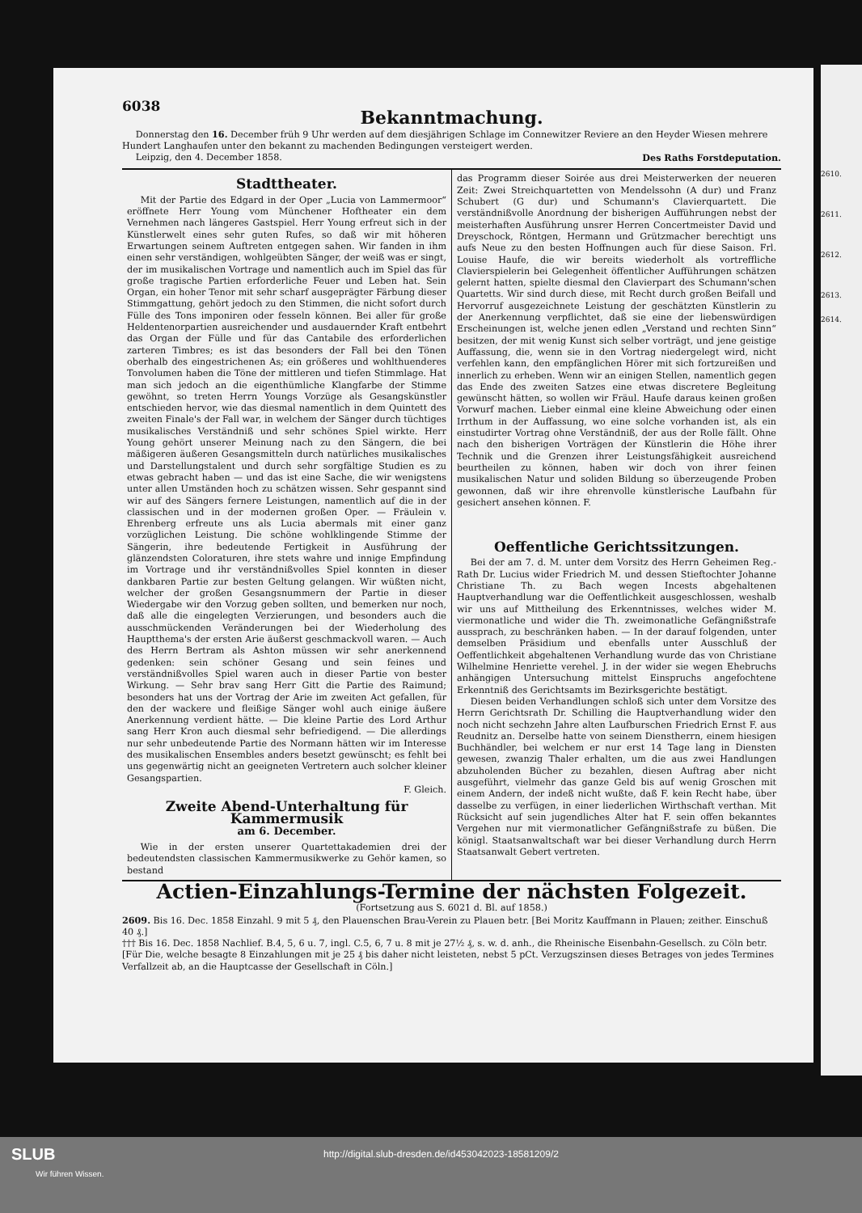6038
Bekanntmachung.
Donnerstag den 16. December früh 9 Uhr werden auf dem diesjährigen Schlage im Connewitzer Reviere an den Heyder Wiesen mehrere Hundert Langhaufen unter den bekannt zu machenden Bedingungen versteigert werden.
Leipzig, den 4. December 1858. Des Raths Forstdeputation.
Stadttheater.
Mit der Partie des Edgard in der Oper „Lucia von Lammermoor“ eröffnete Herr Young vom Münchener Hoftheater ein dem Vernehmen nach längeres Gastspiel. Herr Young erfreut sich in der Künstlerwelt eines sehr guten Rufes, so daß wir mit höheren Erwartungen seinem Auftreten entgegen sahen. Wir fanden in ihm einen sehr verständigen, wohlgeübten Sänger, der weiß was er singt, der im musikalischen Vortrage und namentlich auch im Spiel das für große tragische Partien erforderliche Feuer und Leben hat. Sein Organ, ein hoher Tenor mit sehr scharf ausgeprägter Färbung dieser Stimmgattung, gehört jedoch zu den Stimmen, die nicht sofort durch Fülle des Tons imponiren oder fesseln können. Bei aller für große Heldentenorpartien ausreichender und ausdauernder Kraft entbehrt das Organ der Fülle und für das Cantabile des erforderlichen zarteren Timbres; es ist das besonders der Fall bei den Tönen oberhalb des eingestrichenen As; ein größeres und wohlthuenderes Tonvolumen haben die Töne der mittleren und tiefen Stimmlage. Hat man sich jedoch an die eigenthümliche Klangfarbe der Stimme gewöhnt, so treten Herrn Youngs Vorzüge als Gesangskünstler entschieden hervor, wie das diesmal namentlich in dem Quintett des zweiten Finale's der Fall war, in welchem der Sänger durch tüchtiges musikalisches Verständniß und sehr schönes Spiel wirkte. Herr Young gehört unserer Meinung nach zu den Sängern, die bei mäßigeren äußeren Gesangsmitteln durch natürliches musikalisches und Darstellungstalent und durch sehr sorgfältige Studien es zu etwas gebracht haben — und das ist eine Sache, die wir wenigstens unter allen Umständen hoch zu schätzen wissen. Sehr gespannt sind wir auf des Sängers fernere Leistungen, namentlich auf die in der classischen und in der modernen großen Oper. — Fräulein v. Ehrenberg erfreute uns als Lucia abermals mit einer ganz vorzüglichen Leistung. Die schöne wohlklingende Stimme der Sängerin, ihre bedeutende Fertigkeit in Ausführung der glänzendsten Coloraturen, ihre stets wahre und innige Empfindung im Vortrage und ihr verständnißvolles Spiel konnten in dieser dankbaren Partie zur besten Geltung gelangen. Wir wüßten nicht, welcher der großen Gesangsnummern der Partie in dieser Wiedergabe wir den Vorzug geben sollten, und bemerken nur noch, daß alle die eingelegten Verzierungen, und besonders auch die ausschmückenden Veränderungen bei der Wiederholung des Hauptthema's der ersten Arie äußerst geschmackvoll waren. — Auch des Herrn Bertram als Ashton müssen wir sehr anerkennend gedenken: sein schöner Gesang und sein feines und verständnißvolles Spiel waren auch in dieser Partie von bester Wirkung. — Sehr brav sang Herr Gitt die Partie des Raimund; besonders hat uns der Vortrag der Arie im zweiten Act gefallen, für den der wackere und fleißige Sänger wohl auch einige äußere Anerkennung verdient hätte. — Die kleine Partie des Lord Arthur sang Herr Kron auch diesmal sehr befriedigend. — Die allerdings nur sehr unbedeutende Partie des Normann hätten wir im Interesse des musikalischen Ensembles anders besetzt gewünscht; es fehlt bei uns gegenwärtig nicht an geeigneten Vertretern auch solcher kleiner Gesangspartien.
F. Gleich.
Zweite Abend-Unterhaltung für Kammermusik
am 6. December.
Wie in der ersten unserer Quartettakademien drei der bedeutendsten classischen Kammermusikwerke zu Gehör kamen, so bestand
das Programm dieser Soirée aus drei Meisterwerken der neueren Zeit: Zwei Streichquartetten von Mendelssohn (A dur) und Franz Schubert (G dur) und Schumann's Clavierquartett. Die verständnißvolle Anordnung der bisherigen Aufführungen nebst der meisterhaften Ausführung unsrer Herren Concertmeister David und Dreyschock, Röntgen, Hermann und Grützmacher berechtigt uns aufs Neue zu den besten Hoffnungen auch für diese Saison. Frl. Louise Haufe, die wir bereits wiederholt als vortreffliche Clavierspielerin bei Gelegenheit öffentlicher Aufführungen schätzen gelernt hatten, spielte diesmal den Clavierpart des Schumann'schen Quartetts. Wir sind durch diese, mit Recht durch großen Beifall und Hervorruf ausgezeichnete Leistung der geschätzten Künstlerin zu der Anerkennung verpflichtet, daß sie eine der liebenswürdigen Erscheinungen ist, welche jenen edlen „Verstand und rechten Sinn“ besitzen, der mit wenig Kunst sich selber vorträgt, und jene geistige Auffassung, die, wenn sie in den Vortrag niedergelegt wird, nicht verfehlen kann, den empfänglichen Hörer mit sich fortzureißen und innerlich zu erheben. Wenn wir an einigen Stellen, namentlich gegen das Ende des zweiten Satzes eine etwas discretere Begleitung gewünscht hätten, so wollen wir Fräul. Haufe daraus keinen großen Vorwurf machen. Lieber einmal eine kleine Abweichung oder einen Irrthum in der Auffassung, wo eine solche vorhanden ist, als ein einstudirter Vortrag ohne Verständniß, der aus der Rolle fällt. Ohne nach den bisherigen Vorträgen der Künstlerin die Höhe ihrer Technik und die Grenzen ihrer Leistungsfähigkeit ausreichend beurtheilen zu können, haben wir doch von ihrer feinen musikalischen Natur und soliden Bildung so überzeugende Proben gewonnen, daß wir ihre ehrenvolle künstlerische Laufbahn für gesichert ansehen können. F.
Oeffentliche Gerichtssitzungen.
Bei der am 7. d. M. unter dem Vorsitz des Herrn Geheimen Reg.-Rath Dr. Lucius wider Friedrich M. und dessen Stieftochter Johanne Christiane Th. zu Bach wegen Incests abgehaltenen Hauptverhandlung war die Oeffentlichkeit ausgeschlossen, weshalb wir uns auf Mittheilung des Erkenntnisses, welches wider M. viermonatliche und wider die Th. zweimonatliche Gefängnißstrafe aussprach, zu beschränken haben. — In der darauf folgenden, unter demselben Präsidium und ebenfalls unter Ausschluß der Oeffentlichkeit abgehaltenen Verhandlung wurde das von Christiane Wilhelmine Henriette verehel. J. in der wider sie wegen Ehebruchs anhängigen Untersuchung mittelst Einspruchs angefochtene Erkenntniß des Gerichtsamts im Bezirksgerichte bestätigt.
Diesen beiden Verhandlungen schloß sich unter dem Vorsitze des Herrn Gerichtsrath Dr. Schilling die Hauptverhandlung wider den noch nicht sechzehn Jahre alten Laufburschen Friedrich Ernst F. aus Reudnitz an. Derselbe hatte von seinem Dienstherrn, einem hiesigen Buchhändler, bei welchem er nur erst 14 Tage lang in Diensten gewesen, zwanzig Thaler erhalten, um die aus zwei Handlungen abzuholenden Bücher zu bezahlen, diesen Auftrag aber nicht ausgeführt, vielmehr das ganze Geld bis auf wenig Groschen mit einem Andern, der indeß nicht wußte, daß F. kein Recht habe, über dasselbe zu verfügen, in einer liederlichen Wirthschaft verthan. Mit Rücksicht auf sein jugendliches Alter hat F. sein offen bekanntes Vergehen nur mit viermonatlicher Gefängnißstrafe zu büßen. Die königl. Staatsanwaltschaft war bei dieser Verhandlung durch Herrn Staatsanwalt Gebert vertreten.
Actien-Einzahlungs-Termine der nächsten Folgezeit.
(Fortsetzung aus S. 6021 d. Bl. auf 1858.)
2609. Bis 16. Dec. 1858 Einzahl. 9 mit 5 ₰, den Plauenschen Brau-Verein zu Plauen betr. [Bei Moritz Kauffmann in Plauen; zeither. Einschuß 40 ₰.]
††† Bis 16. Dec. 1858 Nachlief. B.4, 5, 6 u. 7, ingl. C.5, 6, 7 u. 8 mit je 27½ ₰, s. w. d. anh., die Rheinische Eisenbahn-Gesellsch. zu Cöln betr. [Für Die, welche besagte 8 Einzahlungen mit je 25 ₰ bis daher nicht leisteten, nebst 5 pCt. Verzugszinsen dieses Betrages von jedes Termines Verfallzeit ab, an die Hauptcasse der Gesellschaft in Cöln.]
2610.
2611.
2612.
2613.
2614.
SLUB
Wir führen Wissen.
http://digital.slub-dresden.de/id453042023-18581209/2